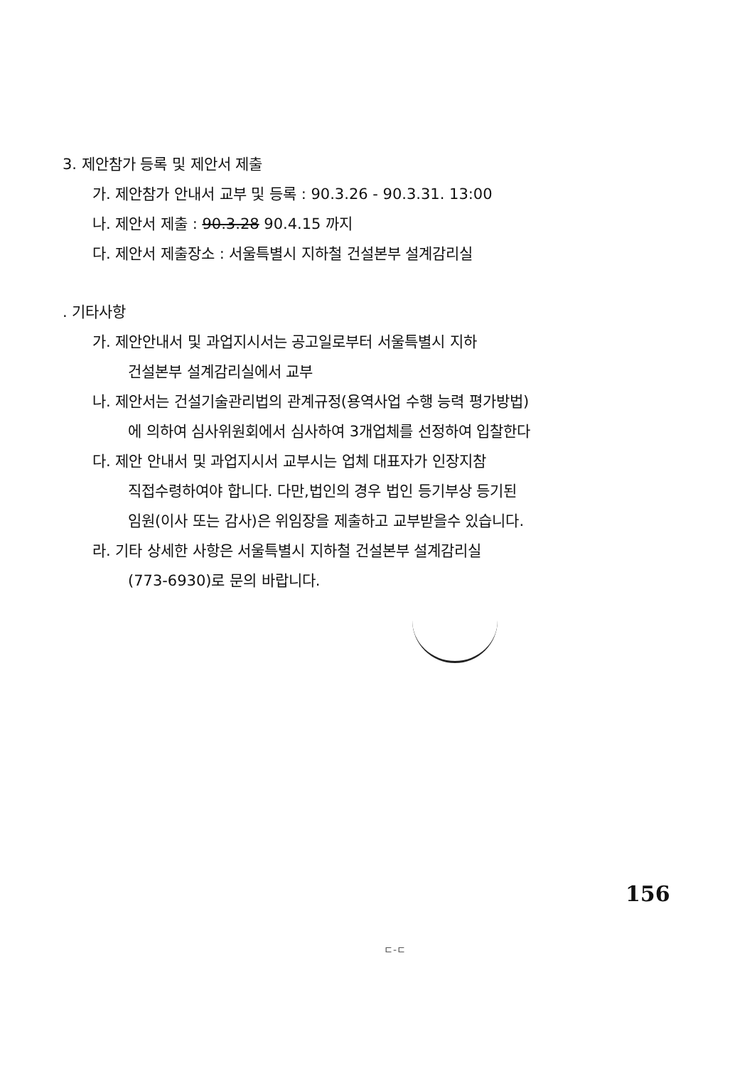3. 제안참가 등록 및 제안서 제출
가. 제안참가 안내서 교부 및 등록 : 90.3.26 - 90.3.31. 13:00
나. 제안서 제출 : 90.3.28 90.4.15 까지
다. 제안서 제출장소 : 서울특별시 지하철 건설본부 설계감리실
. 기타사항
가. 제안안내서 및 과업지시서는 공고일로부터 서울특별시 지하
건설본부 설계감리실에서 교부
나. 제안서는 건설기술관리법의 관계규정(용역사업 수행 능력 평가방법)
에 의하여 심사위원회에서 심사하여 3개업체를 선정하여 입찰한다
다. 제안 안내서 및 과업지시서 교부시는 업체 대표자가 인장지참
직접수령하여야 합니다. 다만,법인의 경우 법인 등기부상 등기된
임원(이사 또는 감사)은 위임장을 제출하고 교부받을수 있습니다.
라. 기타 상세한 사항은 서울특별시 지하철 건설본부 설계감리실
(773-6930)로 문의 바랍니다.
156
ㄷ-ㄷ